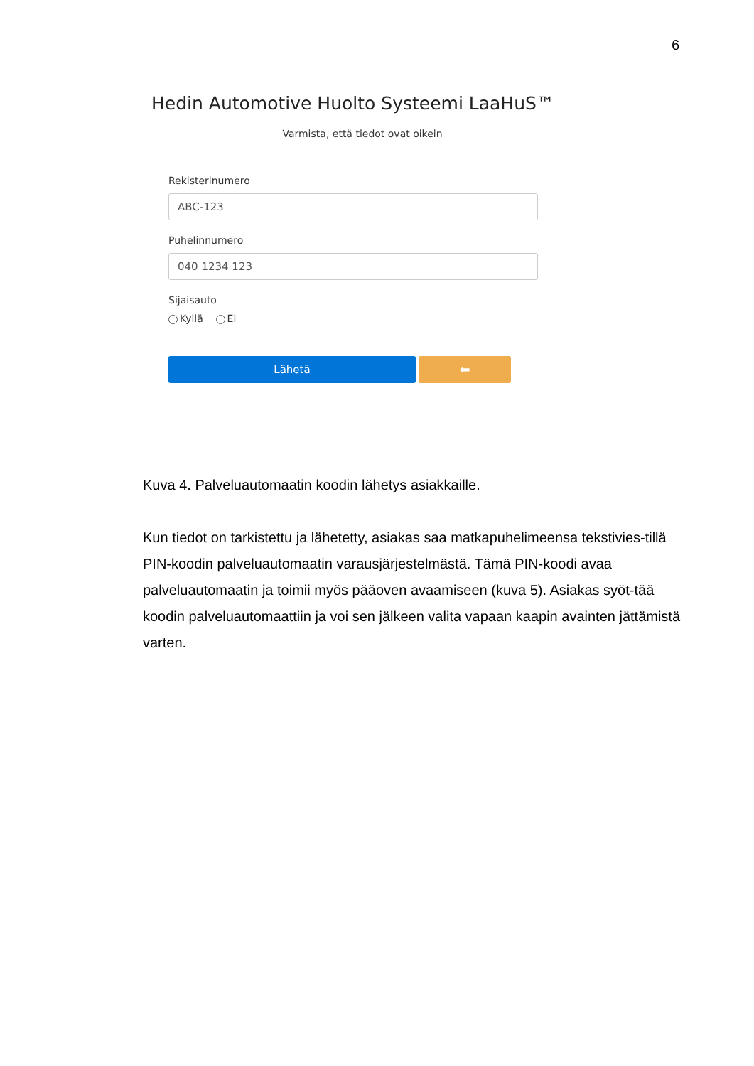6
Hedin Automotive Huolto Systeemi LaaHuS™
Varmista, että tiedot ovat oikein
Rekisterinumero
ABC-123
Puhelinnumero
040 1234 123
Sijaisauto
Kyllä Ei
Lähetä
⬅
Kuva 4. Palveluautomaatin koodin lähetys asiakkaille.
Kun tiedot on tarkistettu ja lähetetty, asiakas saa matkapuhelimeensa tekstivies-tillä PIN-koodin palveluautomaatin varausjärjestelmästä. Tämä PIN-koodi avaa palveluautomaatin ja toimii myös pääoven avaamiseen (kuva 5). Asiakas syöt-tää koodin palveluautomaattiin ja voi sen jälkeen valita vapaan kaapin avainten jättämistä varten.